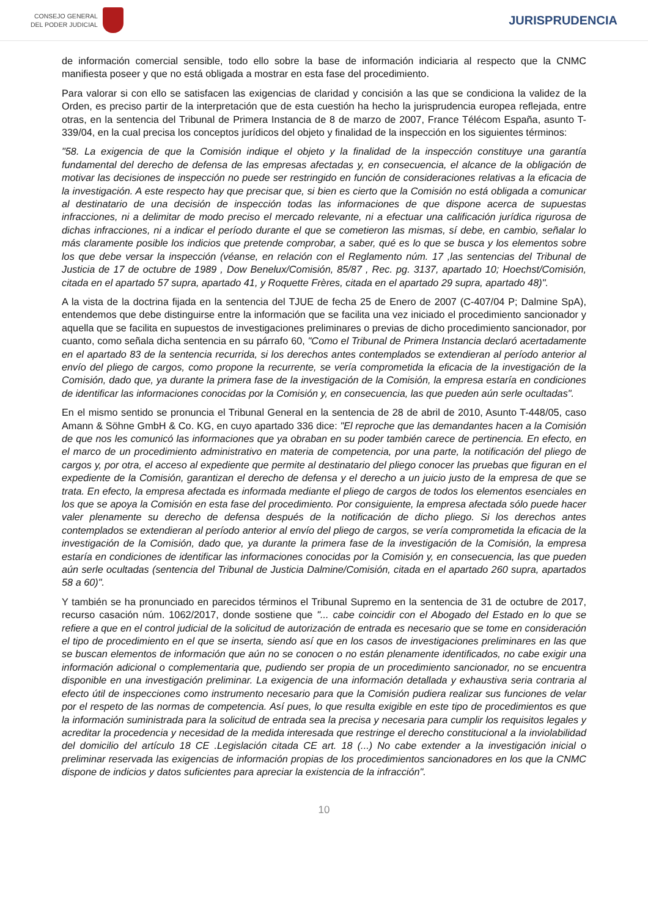CONSEJO GENERAL
DEL PODER JUDICIAL
JURISPRUDENCIA
de información comercial sensible, todo ello sobre la base de información indiciaria al respecto que la CNMC manifiesta poseer y que no está obligada a mostrar en esta fase del procedimiento.
Para valorar si con ello se satisfacen las exigencias de claridad y concisión a las que se condiciona la validez de la Orden, es preciso partir de la interpretación que de esta cuestión ha hecho la jurisprudencia europea reflejada, entre otras, en la sentencia del Tribunal de Primera Instancia de 8 de marzo de 2007, France Télécom España, asunto T-339/04, en la cual precisa los conceptos jurídicos del objeto y finalidad de la inspección en los siguientes términos:
"58. La exigencia de que la Comisión indique el objeto y la finalidad de la inspección constituye una garantía fundamental del derecho de defensa de las empresas afectadas y, en consecuencia, el alcance de la obligación de motivar las decisiones de inspección no puede ser restringido en función de consideraciones relativas a la eficacia de la investigación. A este respecto hay que precisar que, si bien es cierto que la Comisión no está obligada a comunicar al destinatario de una decisión de inspección todas las informaciones de que dispone acerca de supuestas infracciones, ni a delimitar de modo preciso el mercado relevante, ni a efectuar una calificación jurídica rigurosa de dichas infracciones, ni a indicar el período durante el que se cometieron las mismas, sí debe, en cambio, señalar lo más claramente posible los indicios que pretende comprobar, a saber, qué es lo que se busca y los elementos sobre los que debe versar la inspección (véanse, en relación con el Reglamento núm. 17 ,las sentencias del Tribunal de Justicia de 17 de octubre de 1989 , Dow Benelux/Comisión, 85/87 , Rec. pg. 3137, apartado 10; Hoechst/Comisión, citada en el apartado 57 supra, apartado 41, y Roquette Frères, citada en el apartado 29 supra, apartado 48)".
A la vista de la doctrina fijada en la sentencia del TJUE de fecha 25 de Enero de 2007 (C-407/04 P; Dalmine SpA), entendemos que debe distinguirse entre la información que se facilita una vez iniciado el procedimiento sancionador y aquella que se facilita en supuestos de investigaciones preliminares o previas de dicho procedimiento sancionador, por cuanto, como señala dicha sentencia en su párrafo 60, "Como el Tribunal de Primera Instancia declaró acertadamente en el apartado 83 de la sentencia recurrida, si los derechos antes contemplados se extendieran al período anterior al envío del pliego de cargos, como propone la recurrente, se vería comprometida la eficacia de la investigación de la Comisión, dado que, ya durante la primera fase de la investigación de la Comisión, la empresa estaría en condiciones de identificar las informaciones conocidas por la Comisión y, en consecuencia, las que pueden aún serle ocultadas".
En el mismo sentido se pronuncia el Tribunal General en la sentencia de 28 de abril de 2010, Asunto T-448/05, caso Amann & Söhne GmbH & Co. KG, en cuyo apartado 336 dice: "El reproche que las demandantes hacen a la Comisión de que nos les comunicó las informaciones que ya obraban en su poder también carece de pertinencia. En efecto, en el marco de un procedimiento administrativo en materia de competencia, por una parte, la notificación del pliego de cargos y, por otra, el acceso al expediente que permite al destinatario del pliego conocer las pruebas que figuran en el expediente de la Comisión, garantizan el derecho de defensa y el derecho a un juicio justo de la empresa de que se trata. En efecto, la empresa afectada es informada mediante el pliego de cargos de todos los elementos esenciales en los que se apoya la Comisión en esta fase del procedimiento. Por consiguiente, la empresa afectada sólo puede hacer valer plenamente su derecho de defensa después de la notificación de dicho pliego. Si los derechos antes contemplados se extendieran al período anterior al envío del pliego de cargos, se vería comprometida la eficacia de la investigación de la Comisión, dado que, ya durante la primera fase de la investigación de la Comisión, la empresa estaría en condiciones de identificar las informaciones conocidas por la Comisión y, en consecuencia, las que pueden aún serle ocultadas (sentencia del Tribunal de Justicia Dalmine/Comisión, citada en el apartado 260 supra, apartados 58 a 60)".
Y también se ha pronunciado en parecidos términos el Tribunal Supremo en la sentencia de 31 de octubre de 2017, recurso casación núm. 1062/2017, donde sostiene que "... cabe coincidir con el Abogado del Estado en lo que se refiere a que en el control judicial de la solicitud de autorización de entrada es necesario que se tome en consideración el tipo de procedimiento en el que se inserta, siendo así que en los casos de investigaciones preliminares en las que se buscan elementos de información que aún no se conocen o no están plenamente identificados, no cabe exigir una información adicional o complementaria que, pudiendo ser propia de un procedimiento sancionador, no se encuentra disponible en una investigación preliminar. La exigencia de una información detallada y exhaustiva seria contraria al efecto útil de inspecciones como instrumento necesario para que la Comisión pudiera realizar sus funciones de velar por el respeto de las normas de competencia. Así pues, lo que resulta exigible en este tipo de procedimientos es que la información suministrada para la solicitud de entrada sea la precisa y necesaria para cumplir los requisitos legales y acreditar la procedencia y necesidad de la medida interesada que restringe el derecho constitucional a la inviolabilidad del domicilio del artículo 18 CE .Legislación citada CE art. 18 (...) No cabe extender a la investigación inicial o preliminar reservada las exigencias de información propias de los procedimientos sancionadores en los que la CNMC dispone de indicios y datos suficientes para apreciar la existencia de la infracción".
10